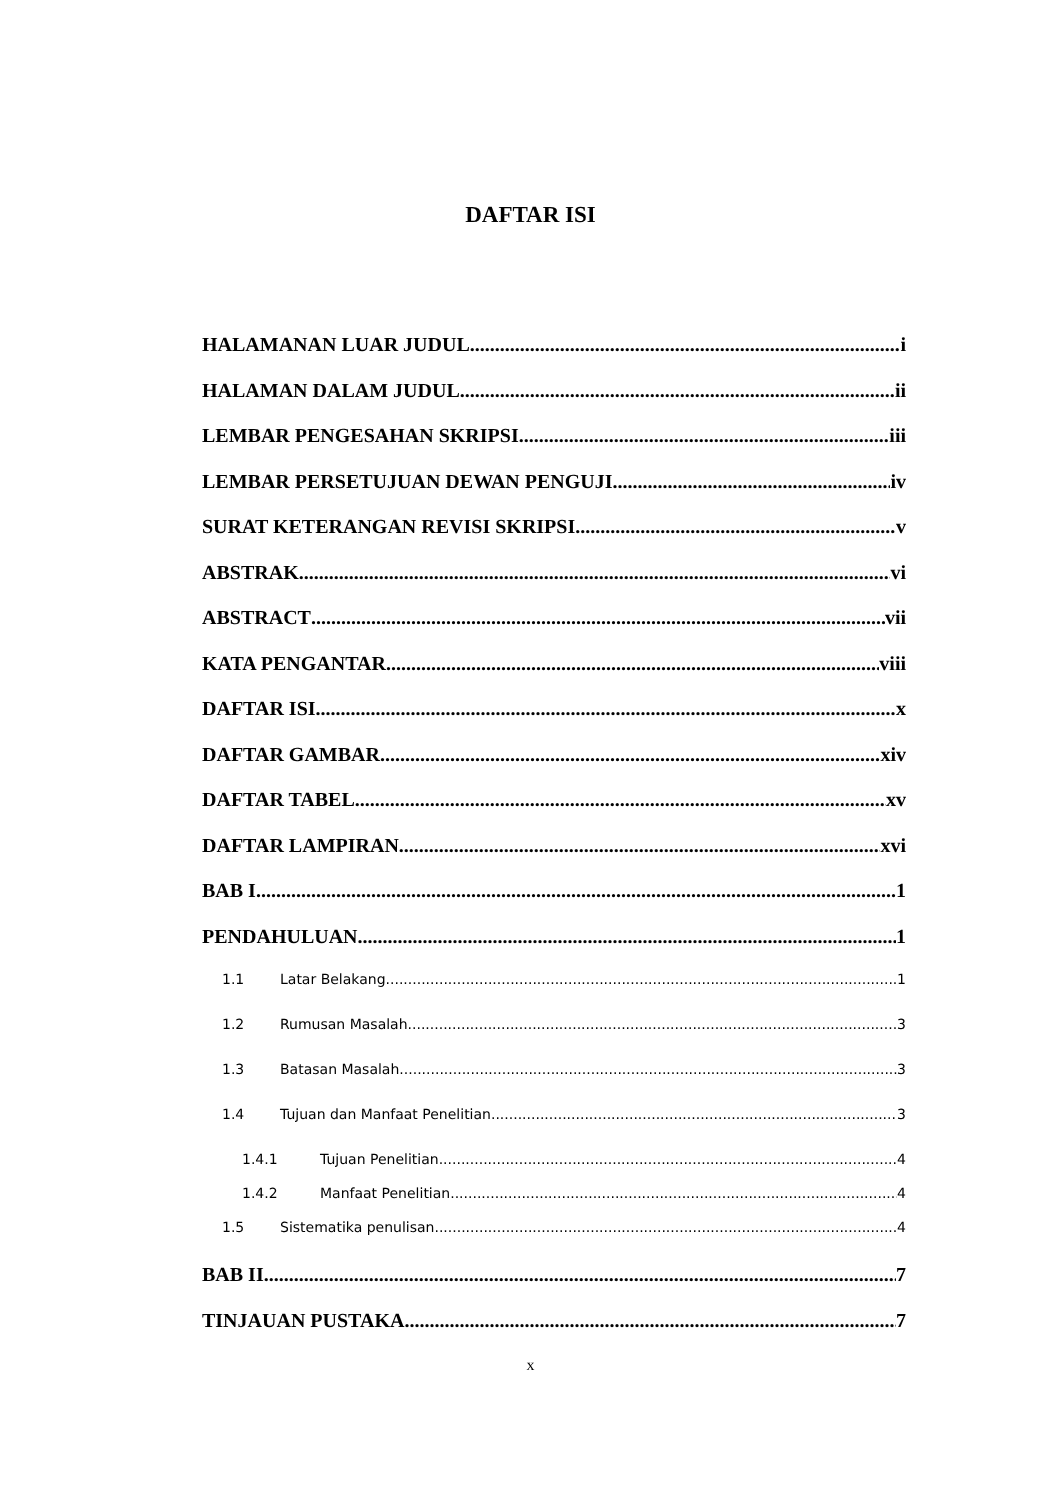DAFTAR ISI
HALAMANAN LUAR JUDUL i
HALAMAN DALAM JUDUL ii
LEMBAR PENGESAHAN SKRIPSI iii
LEMBAR PERSETUJUAN DEWAN PENGUJI iv
SURAT KETERANGAN REVISI SKRIPSI v
ABSTRAK vi
ABSTRACT vii
KATA PENGANTAR viii
DAFTAR ISI x
DAFTAR GAMBAR xiv
DAFTAR TABEL xv
DAFTAR LAMPIRAN xvi
BAB I 1
PENDAHULUAN 1
1.1 Latar Belakang 1
1.2 Rumusan Masalah 3
1.3 Batasan Masalah 3
1.4 Tujuan dan Manfaat Penelitian 3
1.4.1 Tujuan Penelitian 4
1.4.2 Manfaat Penelitian 4
1.5 Sistematika penulisan 4
BAB II 7
TINJAUAN PUSTAKA 7
x